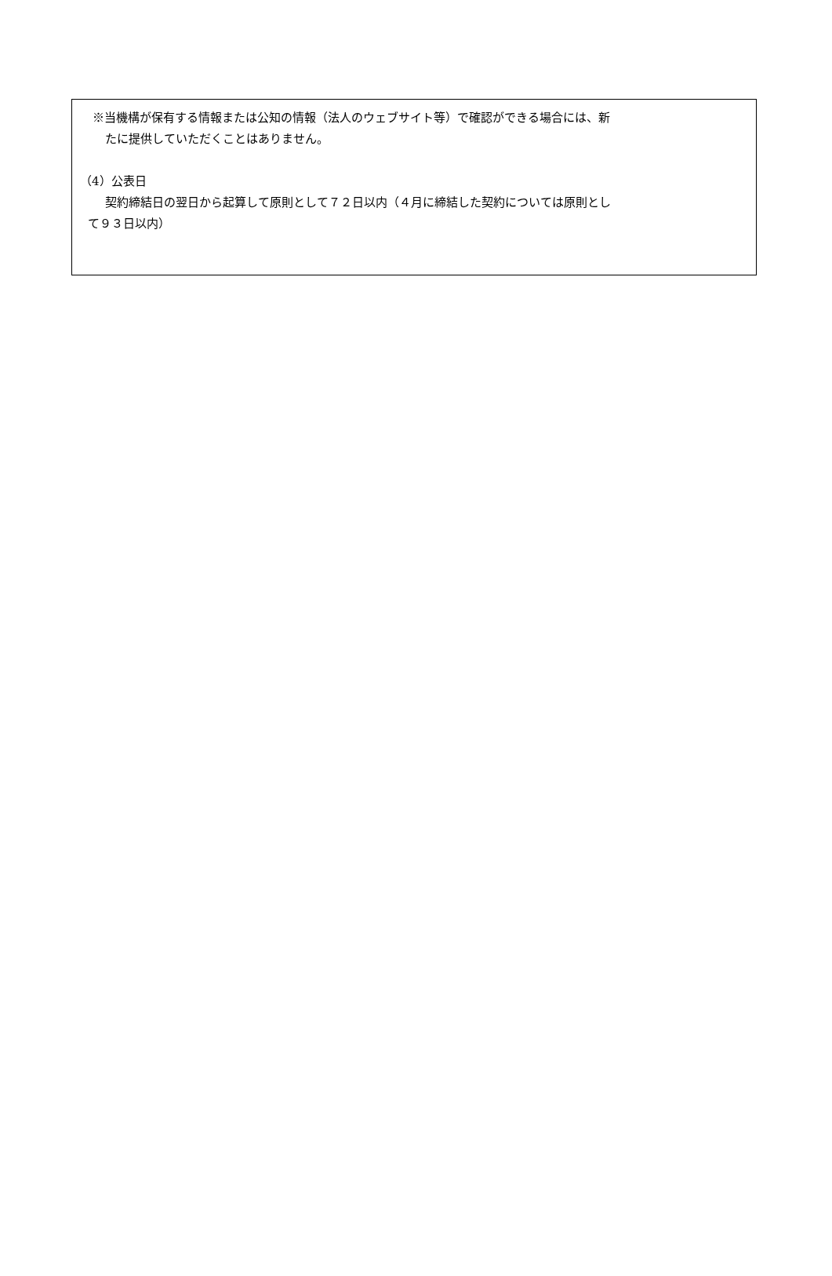※当機構が保有する情報または公知の情報（法人のウェブサイト等）で確認ができる場合には、新
たに提供していただくことはありません。
（4）公表日
契約締結日の翌日から起算して原則として７２日以内（４月に締結した契約については原則とし
て９３日以内）